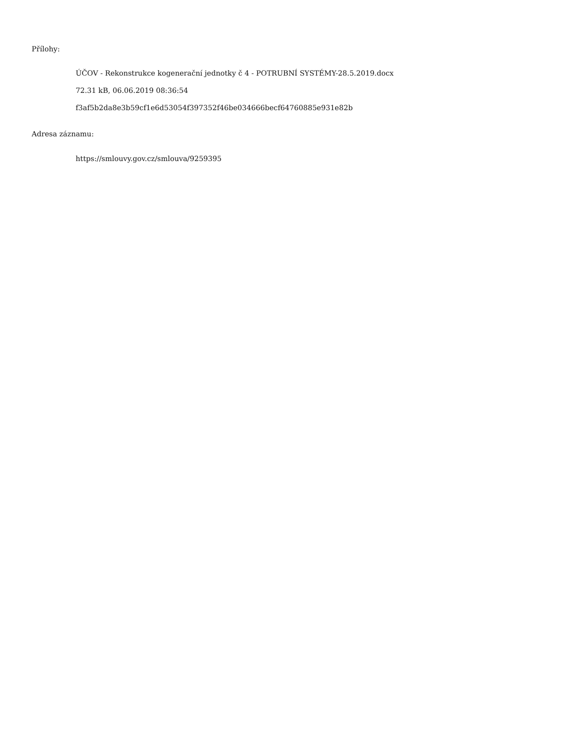Přílohy:
ÚČOV - Rekonstrukce kogenerační jednotky č 4 - POTRUBNÍ SYSTÉMY-28.5.2019.docx
72.31 kB, 06.06.2019 08:36:54
f3af5b2da8e3b59cf1e6d53054f397352f46be034666becf64760885e931e82b
Adresa záznamu:
https://smlouvy.gov.cz/smlouva/9259395